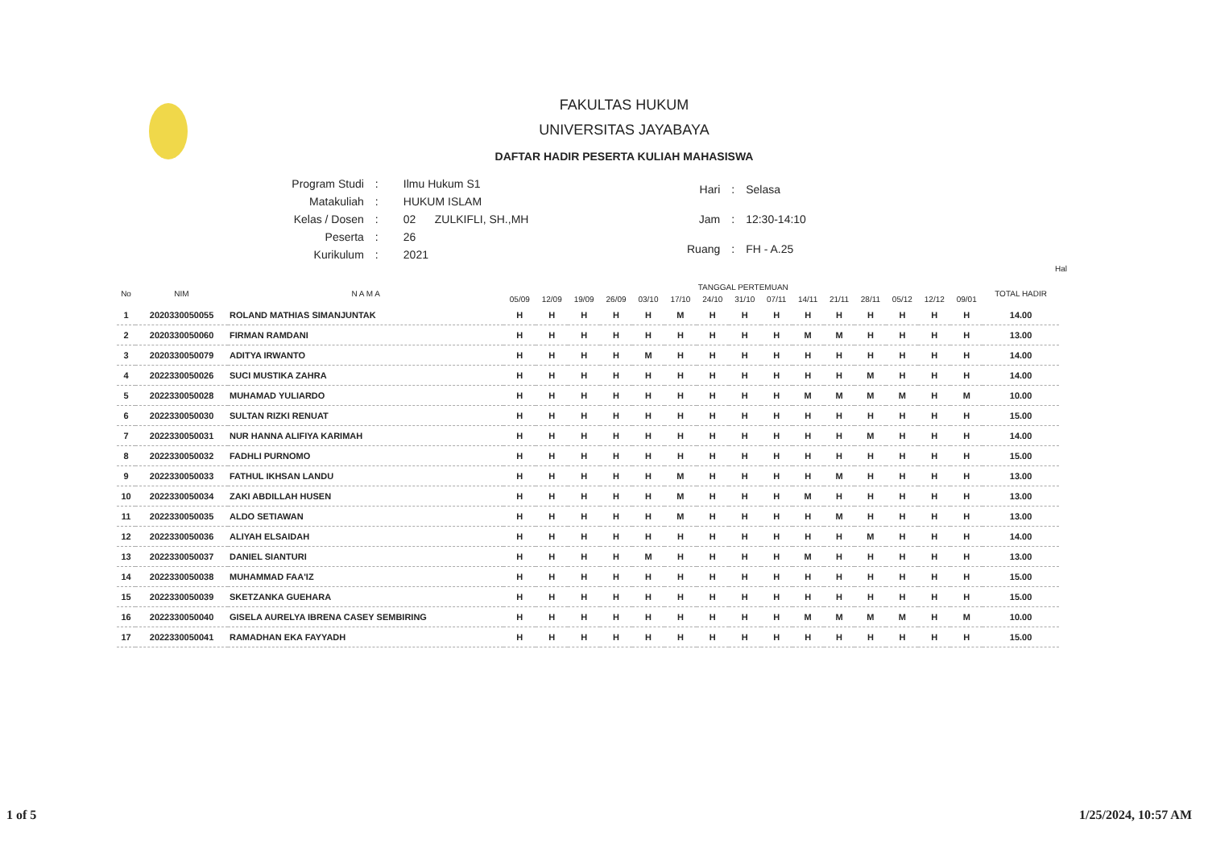FAKULTAS HUKUM
UNIVERSITAS JAYABAYA
DAFTAR HADIR PESERTA KULIAH MAHASISWA
| Program Studi | : | Ilmu Hukum S1 |
| Matakuliah | : | HUKUM ISLAM |
| Kelas / Dosen | : | 02 ZULKIFLI, SH.,MH |
| Peserta | : | 26 |
| Kurikulum | : | 2021 |
| Hari | : | Selasa |
| Jam | : | 12:30-14:10 |
| Ruang | : | FH - A.25 |
Hal
| No | NIM | N A M A | TANGGAL PERTEMUAN | | | | | | | | | | | | | | | TOTAL HADIR |
| --- | --- | --- | --- | --- | --- | --- | --- | --- | --- | --- | --- | --- | --- | --- | --- | --- | --- | --- |
| | | | 05/09 | 12/09 | 19/09 | 26/09 | 03/10 | 17/10 | 24/10 | 31/10 | 07/11 | 14/11 | 21/11 | 28/11 | 05/12 | 12/12 | 09/01 | |
| 1 | 2020330050055 | ROLAND MATHIAS SIMANJUNTAK | H | H | H | H | H | M | H | H | H | H | H | H | H | H | H | 14.00 |
| 2 | 2020330050060 | FIRMAN RAMDANI | H | H | H | H | H | H | H | H | H | M | M | H | H | H | H | 13.00 |
| 3 | 2020330050079 | ADITYA IRWANTO | H | H | H | H | M | H | H | H | H | H | H | H | H | H | H | 14.00 |
| 4 | 2022330050026 | SUCI MUSTIKA ZAHRA | H | H | H | H | H | H | H | H | H | H | H | M | H | H | H | 14.00 |
| 5 | 2022330050028 | MUHAMAD YULIARDO | H | H | H | H | H | H | H | H | H | M | M | M | M | H | M | 10.00 |
| 6 | 2022330050030 | SULTAN RIZKI RENUAT | H | H | H | H | H | H | H | H | H | H | H | H | H | H | H | 15.00 |
| 7 | 2022330050031 | NUR HANNA ALIFIYA KARIMAH | H | H | H | H | H | H | H | H | H | H | H | M | H | H | H | 14.00 |
| 8 | 2022330050032 | FADHLI PURNOMO | H | H | H | H | H | H | H | H | H | H | H | H | H | H | H | 15.00 |
| 9 | 2022330050033 | FATHUL IKHSAN LANDU | H | H | H | H | H | M | H | H | H | H | M | H | H | H | H | 13.00 |
| 10 | 2022330050034 | ZAKI ABDILLAH HUSEN | H | H | H | H | H | M | H | H | H | M | H | H | H | H | H | 13.00 |
| 11 | 2022330050035 | ALDO SETIAWAN | H | H | H | H | H | M | H | H | H | H | M | H | H | H | H | 13.00 |
| 12 | 2022330050036 | ALIYAH ELSAIDAH | H | H | H | H | H | H | H | H | H | H | H | M | H | H | H | 14.00 |
| 13 | 2022330050037 | DANIEL SIANTURI | H | H | H | H | M | H | H | H | H | M | H | H | H | H | H | 13.00 |
| 14 | 2022330050038 | MUHAMMAD FAA'IZ | H | H | H | H | H | H | H | H | H | H | H | H | H | H | H | 15.00 |
| 15 | 2022330050039 | SKETZANKA GUEHARA | H | H | H | H | H | H | H | H | H | H | H | H | H | H | H | 15.00 |
| 16 | 2022330050040 | GISELA AURELYA IBRENA CASEY SEMBIRING | H | H | H | H | H | H | H | H | H | M | M | M | M | H | M | 10.00 |
| 17 | 2022330050041 | RAMADHAN EKA FAYYADH | H | H | H | H | H | H | H | H | H | H | H | H | H | H | H | 15.00 |
1 of 5 1/25/2024, 10:57 AM